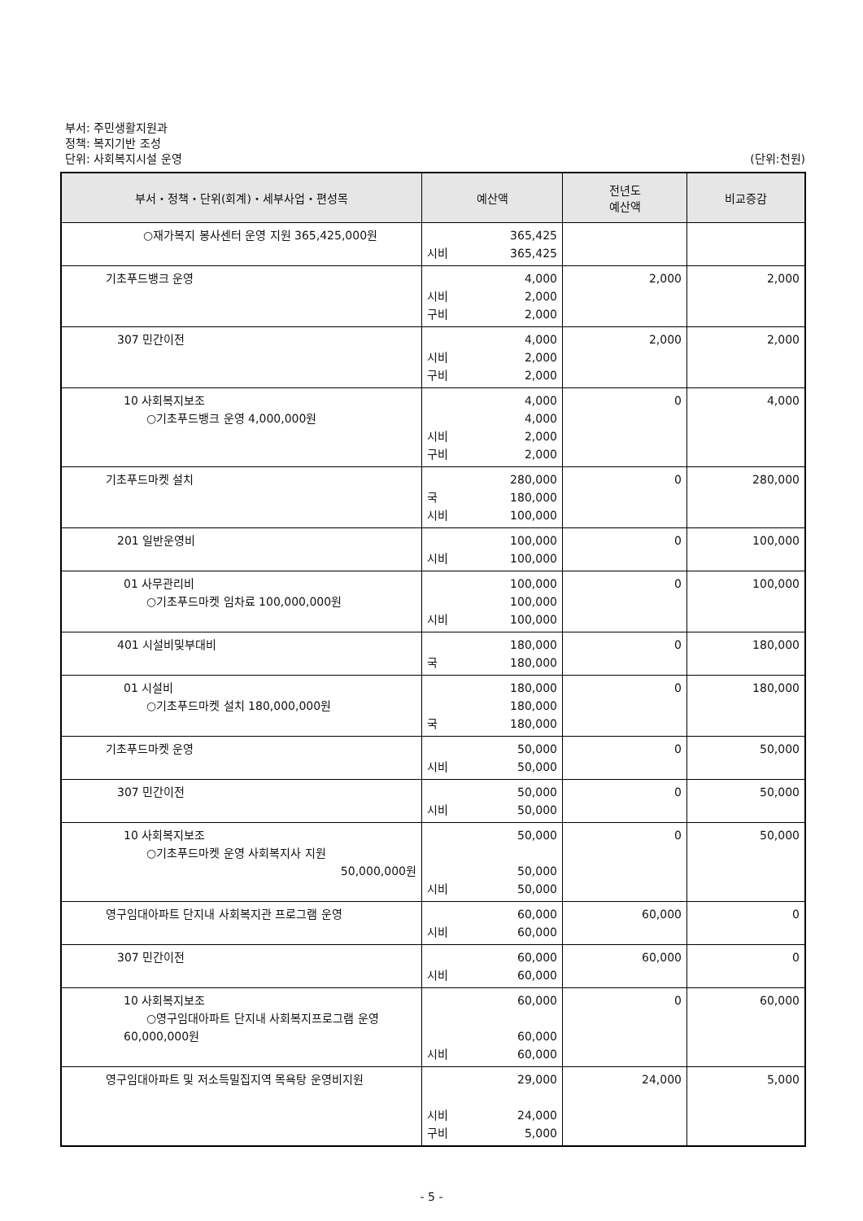부서: 주민생활지원과
정책: 복지기반 조성
단위: 사회복지시설 운영 (단위:천원)
| 부서・정책・단위(회계)・세부사업・편성목 | 예산액 | 전년도 예산액 | 비교증감 |
| --- | --- | --- | --- |
| ○재가복지 봉사센터 운영 지원 365,425,000원 | 365,425 시비 365,425 | | |
| 기초푸드뱅크 운영 | 4,000 시비 2,000 구비 2,000 | 2,000 | 2,000 |
| 307 민간이전 | 4,000 시비 2,000 구비 2,000 | 2,000 | 2,000 |
| 10 사회복지보조 ○기초푸드뱅크 운영 4,000,000원 | 4,000 4,000 시비 2,000 구비 2,000 | 0 | 4,000 |
| 기초푸드마켓 설치 | 280,000 국 180,000 시비 100,000 | 0 | 280,000 |
| 201 일반운영비 | 100,000 시비 100,000 | 0 | 100,000 |
| 01 사무관리비 ○기초푸드마켓 임차료 100,000,000원 | 100,000 100,000 시비 100,000 | 0 | 100,000 |
| 401 시설비및부대비 | 180,000 국 180,000 | 0 | 180,000 |
| 01 시설비 ○기초푸드마켓 설치 180,000,000원 | 180,000 180,000 국 180,000 | 0 | 180,000 |
| 기초푸드마켓 운영 | 50,000 시비 50,000 | 0 | 50,000 |
| 307 민간이전 | 50,000 시비 50,000 | 0 | 50,000 |
| 10 사회복지보조 ○기초푸드마켓 운영 사회복지사 지원 50,000,000원 | 50,000 50,000 시비 50,000 | 0 | 50,000 |
| 영구임대아파트 단지내 사회복지관 프로그램 운영 | 60,000 시비 60,000 | 60,000 | 0 |
| 307 민간이전 | 60,000 시비 60,000 | 60,000 | 0 |
| 10 사회복지보조 ○영구임대아파트 단지내 사회복지프로그램 운영 60,000,000원 | 60,000 60,000 시비 60,000 | 0 | 60,000 |
| 영구임대아파트 및 저소득밀집지역 목욕탕 운영비지원 | 29,000 시비 24,000 구비 5,000 | 24,000 | 5,000 |
- 5 -